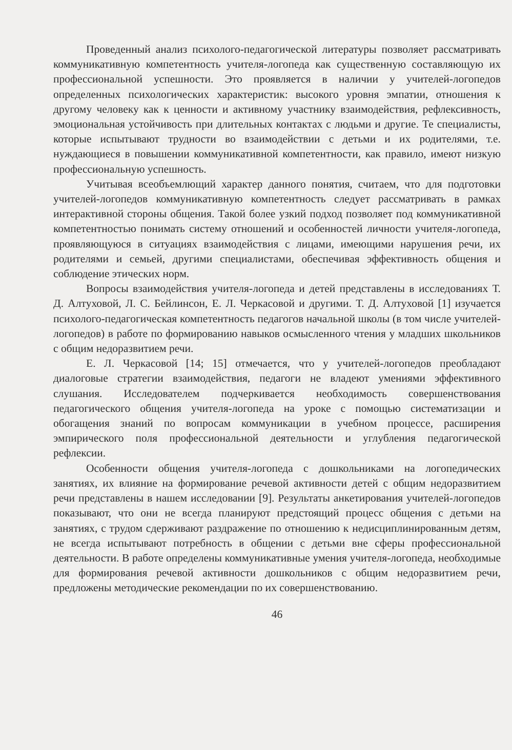Проведенный анализ психолого-педагогической литературы позволяет рассматривать коммуникативную компетентность учителя-логопеда как существенную составляющую их профессиональной успешности. Это проявляется в наличии у учителей-логопедов определенных психологических характеристик: высокого уровня эмпатии, отношения к другому человеку как к ценности и активному участнику взаимодействия, рефлексивность, эмоциональная устойчивость при длительных контактах с людьми и другие. Те специалисты, которые испытывают трудности во взаимодействии с детьми и их родителями, т.е. нуждающиеся в повышении коммуникативной компетентности, как правило, имеют низкую профессиональную успешность.
Учитывая всеобъемлющий характер данного понятия, считаем, что для подготовки учителей-логопедов коммуникативную компетентность следует рассматривать в рамках интерактивной стороны общения. Такой более узкий подход позволяет под коммуникативной компетентностью понимать систему отношений и особенностей личности учителя-логопеда, проявляющуюся в ситуациях взаимодействия с лицами, имеющими нарушения речи, их родителями и семьей, другими специалистами, обеспечивая эффективность общения и соблюдение этических норм.
Вопросы взаимодействия учителя-логопеда и детей представлены в исследованиях Т. Д. Алтуховой, Л. С. Бейлинсон, Е. Л. Черкасовой и другими. Т. Д. Алтуховой [1] изучается психолого-педагогическая компетентность педагогов начальной школы (в том числе учителей-логопедов) в работе по формированию навыков осмысленного чтения у младших школьников с общим недоразвитием речи.
Е. Л. Черкасовой [14; 15] отмечается, что у учителей-логопедов преобладают диалоговые стратегии взаимодействия, педагоги не владеют умениями эффективного слушания. Исследователем подчеркивается необходимость совершенствования педагогического общения учителя-логопеда на уроке с помощью систематизации и обогащения знаний по вопросам коммуникации в учебном процессе, расширения эмпирического поля профессиональной деятельности и углубления педагогической рефлексии.
Особенности общения учителя-логопеда с дошкольниками на логопедических занятиях, их влияние на формирование речевой активности детей с общим недоразвитием речи представлены в нашем исследовании [9]. Результаты анкетирования учителей-логопедов показывают, что они не всегда планируют предстоящий процесс общения с детьми на занятиях, с трудом сдерживают раздражение по отношению к недисциплинированным детям, не всегда испытывают потребность в общении с детьми вне сферы профессиональной деятельности. В работе определены коммуникативные умения учителя-логопеда, необходимые для формирования речевой активности дошкольников с общим недоразвитием речи, предложены методические рекомендации по их совершенствованию.
46